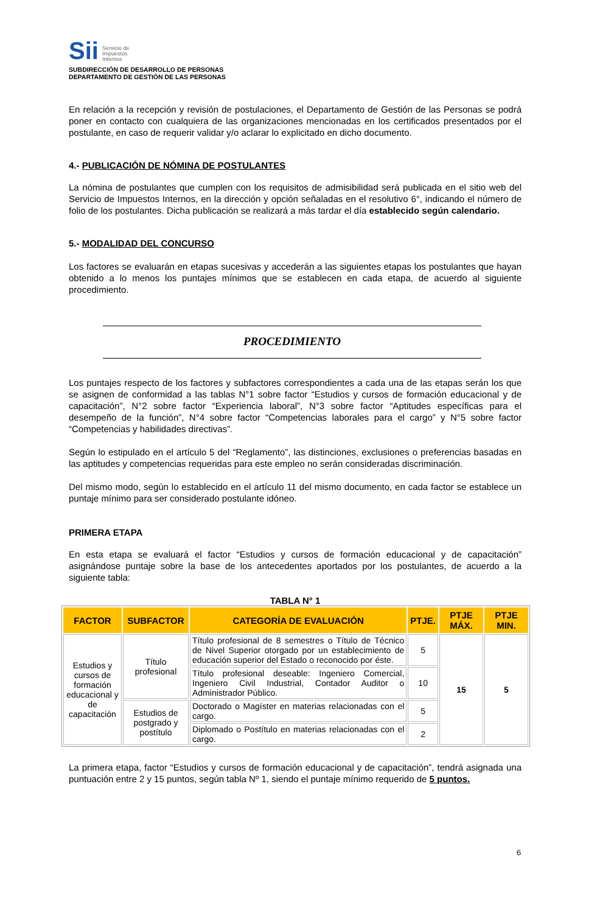Sii Servicio de
Impuestos
Internos
SUBDIRECCIÓN DE DESARROLLO DE PERSONAS
DEPARTAMENTO DE GESTIÓN DE LAS PERSONAS
En relación a la recepción y revisión de postulaciones, el Departamento de Gestión de las Personas se podrá poner en contacto con cualquiera de las organizaciones mencionadas en los certificados presentados por el postulante, en caso de requerir validar y/o aclarar lo explicitado en dicho documento.
4.- PUBLICACIÓN DE NÓMINA DE POSTULANTES
La nómina de postulantes que cumplen con los requisitos de admisibilidad será publicada en el sitio web del Servicio de Impuestos Internos, en la dirección y opción señaladas en el resolutivo 6°, indicando el número de folio de los postulantes. Dicha publicación se realizará a más tardar el día establecido según calendario.
5.- MODALIDAD DEL CONCURSO
Los factores se evaluarán en etapas sucesivas y accederán a las siguientes etapas los postulantes que hayan obtenido a lo menos los puntajes mínimos que se establecen en cada etapa, de acuerdo al siguiente procedimiento.
PROCEDIMIENTO
Los puntajes respecto de los factores y subfactores correspondientes a cada una de las etapas serán los que se asignen de conformidad a las tablas N°1 sobre factor “Estudios y cursos de formación educacional y de capacitación”, N°2 sobre factor “Experiencia laboral”, N°3 sobre factor “Aptitudes específicas para el desempeño de la función”, N°4 sobre factor “Competencias laborales para el cargo” y N°5 sobre factor “Competencias y habilidades directivas”.
Según lo estipulado en el artículo 5 del “Reglamento”, las distinciones, exclusiones o preferencias basadas en las aptitudes y competencias requeridas para este empleo no serán consideradas discriminación.
Del mismo modo, según lo establecido en el artículo 11 del mismo documento, en cada factor se establece un puntaje mínimo para ser considerado postulante idóneo.
PRIMERA ETAPA
En esta etapa se evaluará el factor “Estudios y cursos de formación educacional y de capacitación” asignándose puntaje sobre la base de los antecedentes aportados por los postulantes, de acuerdo a la siguiente tabla:
TABLA N° 1
| FACTOR | SUBFACTOR | CATEGORÍA DE EVALUACIÓN | PTJE. | PTJE MÁX. | PTJE MIN. |
| --- | --- | --- | --- | --- | --- |
| Estudios y cursos de formación educacional y de capacitación | Título profesional | Título profesional de 8 semestres o Título de Técnico de Nivel Superior otorgado por un establecimiento de educación superior del Estado o reconocido por éste. | 5 | 15 | 5 |
| | | Título profesional deseable: Ingeniero Comercial, Ingeniero Civil Industrial, Contador Auditor o Administrador Público. | 10 | | |
| | Estudios de postgrado y postítulo | Doctorado o Magíster en materias relacionadas con el cargo. | 5 | | |
| | | Diplomado o Postítulo en materias relacionadas con el cargo. | 2 | | |
La primera etapa, factor “Estudios y cursos de formación educacional y de capacitación”, tendrá asignada una puntuación entre 2 y 15 puntos, según tabla Nº 1, siendo el puntaje mínimo requerido de 5 puntos.
6